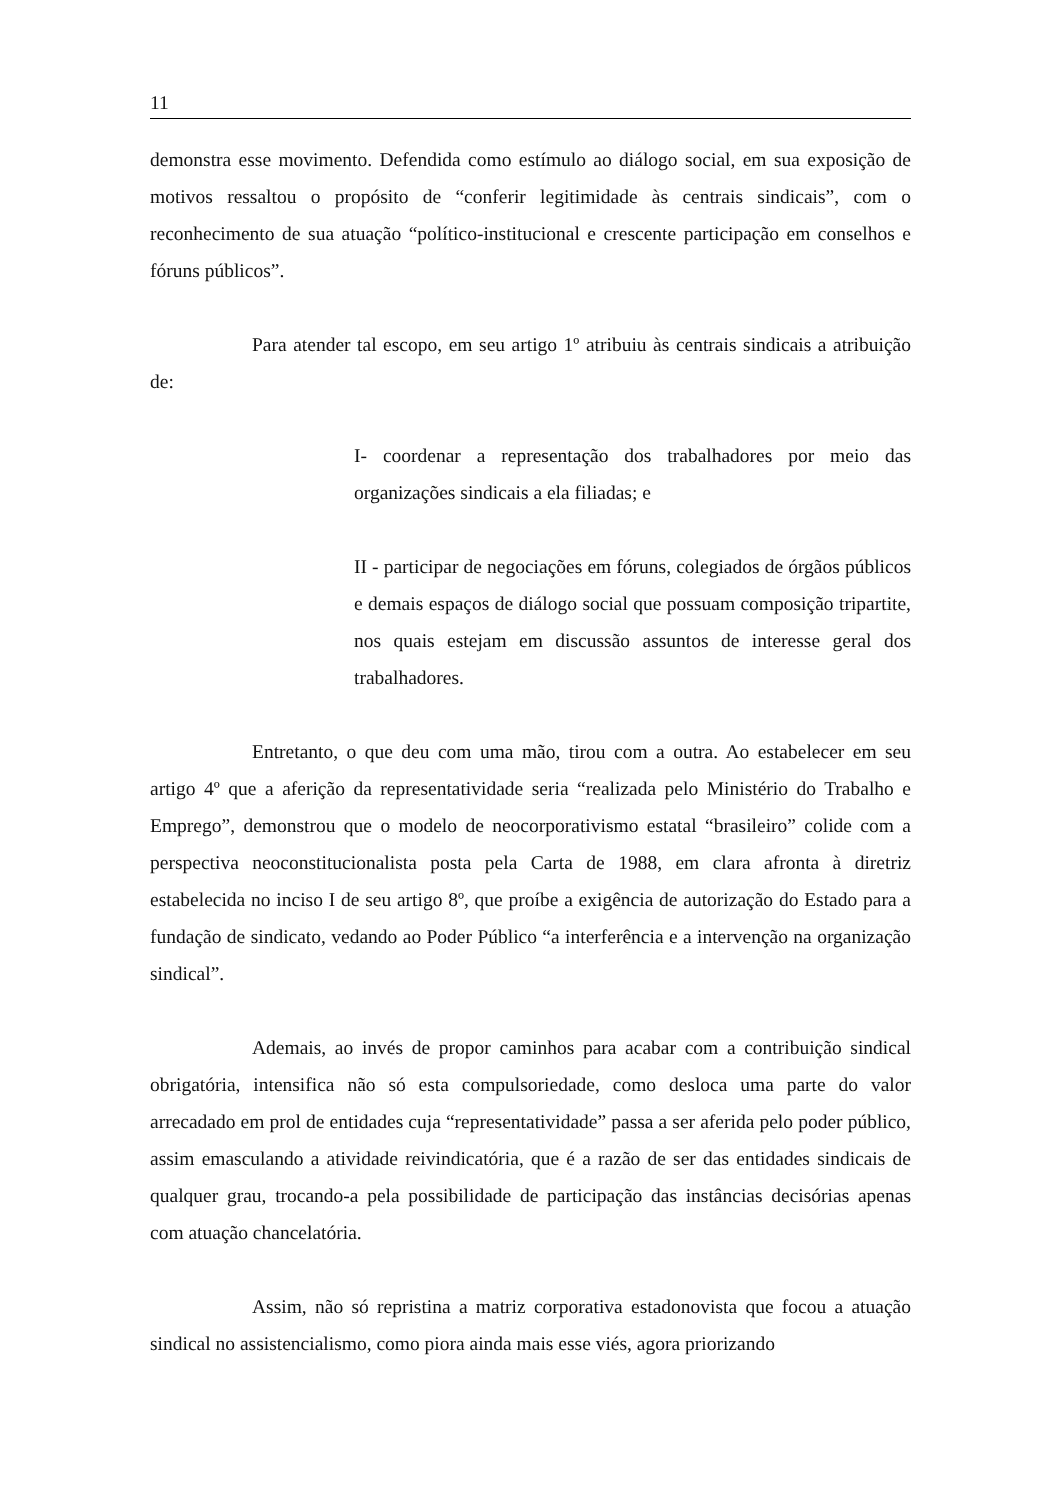11
demonstra esse movimento. Defendida como estímulo ao diálogo social, em sua exposição de motivos ressaltou o propósito de “conferir legitimidade às centrais sindicais”, com o reconhecimento de sua atuação “político-institucional e crescente participação em conselhos e fóruns públicos”.
Para atender tal escopo, em seu artigo 1º atribuiu às centrais sindicais a atribuição de:
I- coordenar a representação dos trabalhadores por meio das organizações sindicais a ela filiadas; e
II - participar de negociações em fóruns, colegiados de órgãos públicos e demais espaços de diálogo social que possuam composição tripartite, nos quais estejam em discussão assuntos de interesse geral dos trabalhadores.
Entretanto, o que deu com uma mão, tirou com a outra. Ao estabelecer em seu artigo 4º que a aferição da representatividade seria “realizada pelo Ministério do Trabalho e Emprego”, demonstrou que o modelo de neocorporativismo estatal “brasileiro” colide com a perspectiva neoconstitucionalista posta pela Carta de 1988, em clara afronta à diretriz estabelecida no inciso I de seu artigo 8º, que proíbe a exigência de autorização do Estado para a fundação de sindicato, vedando ao Poder Público “a interferência e a intervenção na organização sindical”.
Ademais, ao invés de propor caminhos para acabar com a contribuição sindical obrigatória, intensifica não só esta compulsoriedade, como desloca uma parte do valor arrecadado em prol de entidades cuja “representatividade” passa a ser aferida pelo poder público, assim emasculando a atividade reivindicatória, que é a razão de ser das entidades sindicais de qualquer grau, trocando-a pela possibilidade de participação das instâncias decisórias apenas com atuação chancelatória.
Assim, não só repristina a matriz corporativa estadonovista que focou a atuação sindical no assistencialismo, como piora ainda mais esse viés, agora priorizando